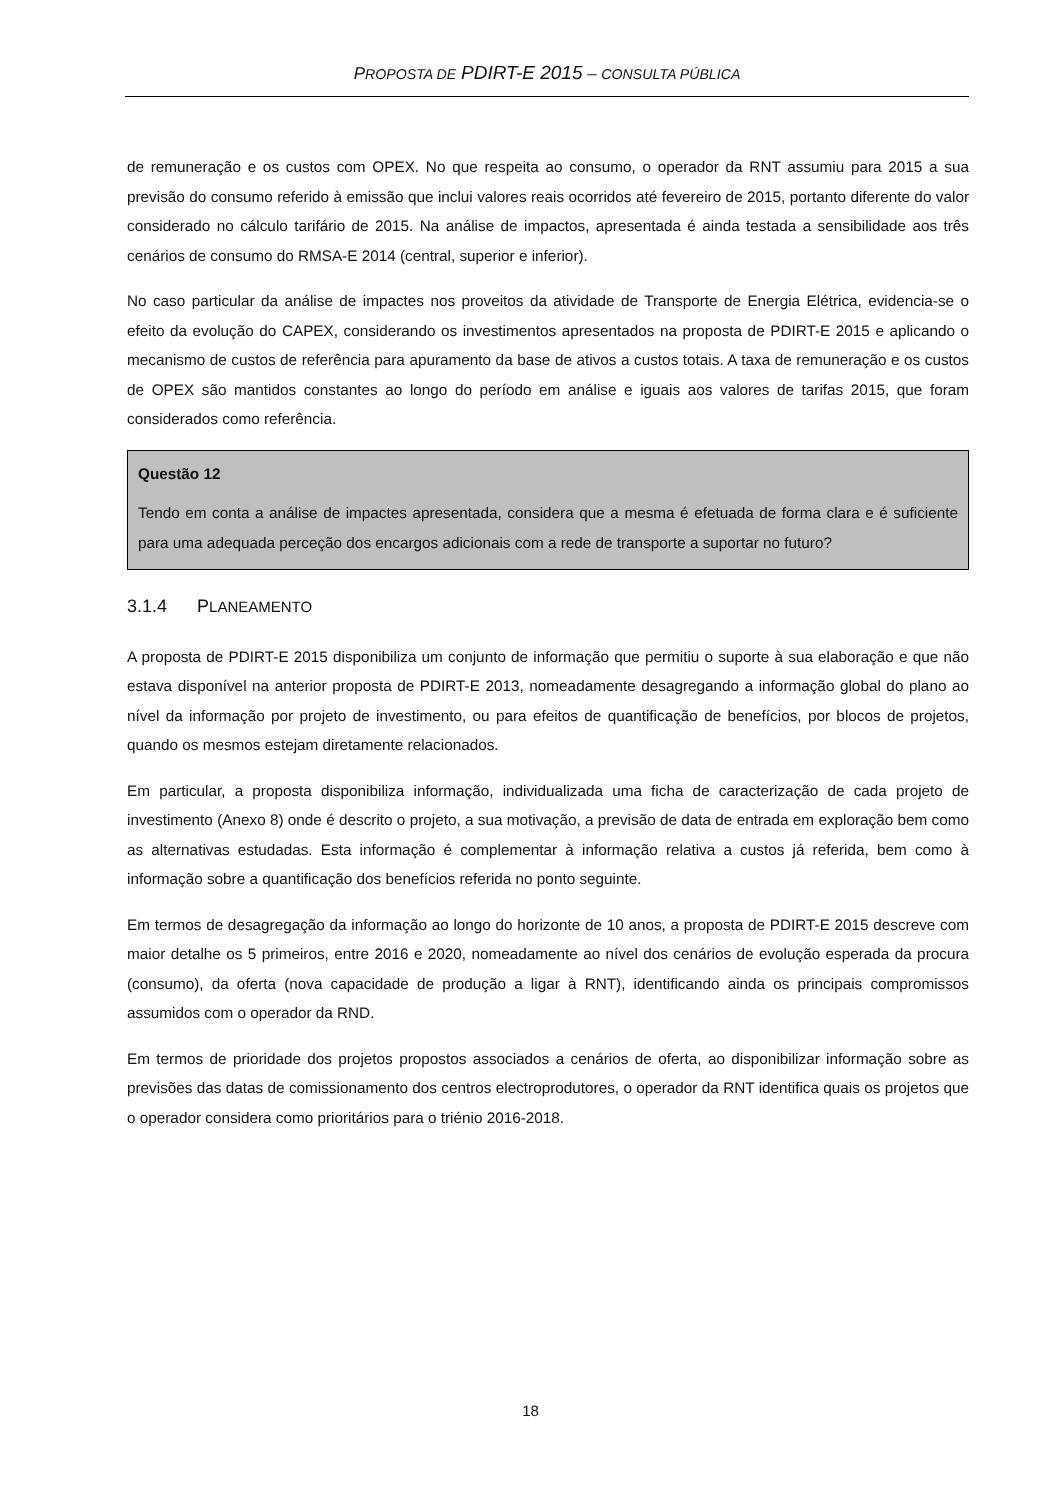PROPOSTA DE PDIRT-E 2015 – CONSULTA PÚBLICA
de remuneração e os custos com OPEX. No que respeita ao consumo, o operador da RNT assumiu para 2015 a sua previsão do consumo referido à emissão que inclui valores reais ocorridos até fevereiro de 2015, portanto diferente do valor considerado no cálculo tarifário de 2015. Na análise de impactos, apresentada é ainda testada a sensibilidade aos três cenários de consumo do RMSA-E 2014 (central, superior e inferior).
No caso particular da análise de impactes nos proveitos da atividade de Transporte de Energia Elétrica, evidencia-se o efeito da evolução do CAPEX, considerando os investimentos apresentados na proposta de PDIRT-E 2015 e aplicando o mecanismo de custos de referência para apuramento da base de ativos a custos totais. A taxa de remuneração e os custos de OPEX são mantidos constantes ao longo do período em análise e iguais aos valores de tarifas 2015, que foram considerados como referência.
Questão 12
Tendo em conta a análise de impactes apresentada, considera que a mesma é efetuada de forma clara e é suficiente para uma adequada perceção dos encargos adicionais com a rede de transporte a suportar no futuro?
3.1.4 PLANEAMENTO
A proposta de PDIRT-E 2015 disponibiliza um conjunto de informação que permitiu o suporte à sua elaboração e que não estava disponível na anterior proposta de PDIRT-E 2013, nomeadamente desagregando a informação global do plano ao nível da informação por projeto de investimento, ou para efeitos de quantificação de benefícios, por blocos de projetos, quando os mesmos estejam diretamente relacionados.
Em particular, a proposta disponibiliza informação, individualizada uma ficha de caracterização de cada projeto de investimento (Anexo 8) onde é descrito o projeto, a sua motivação, a previsão de data de entrada em exploração bem como as alternativas estudadas. Esta informação é complementar à informação relativa a custos já referida, bem como à informação sobre a quantificação dos benefícios referida no ponto seguinte.
Em termos de desagregação da informação ao longo do horizonte de 10 anos, a proposta de PDIRT-E 2015 descreve com maior detalhe os 5 primeiros, entre 2016 e 2020, nomeadamente ao nível dos cenários de evolução esperada da procura (consumo), da oferta (nova capacidade de produção a ligar à RNT), identificando ainda os principais compromissos assumidos com o operador da RND.
Em termos de prioridade dos projetos propostos associados a cenários de oferta, ao disponibilizar informação sobre as previsões das datas de comissionamento dos centros electroprodutores, o operador da RNT identifica quais os projetos que o operador considera como prioritários para o triénio 2016-2018.
18